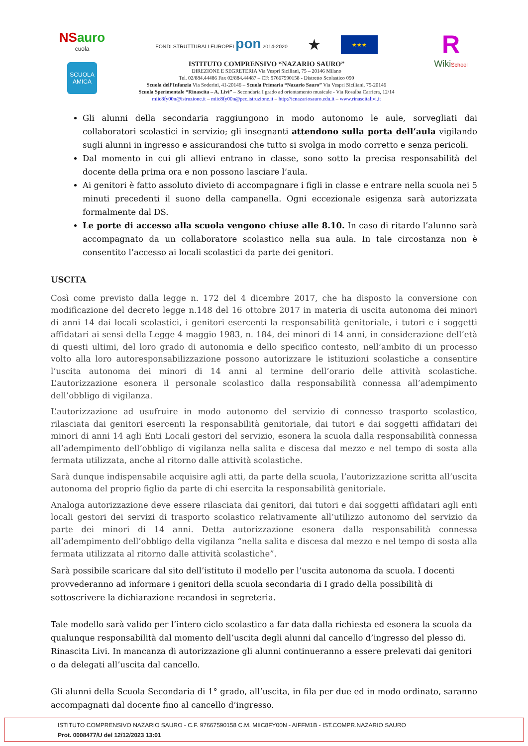NSauro
cuola
SCUOLA AMICA
FONDI STRUTTURALI EUROPEI pon 2014-2020 ★ ★★★
ISTITUTO COMPRENSIVO “NAZARIO SAURO”
DIREZIONE E SEGRETERIA Via Vespri Siciliani, 75 – 20146 Milano
Tel. 02/884.44486 Fax 02/884.44487 – CF: 97667590158 - Distretto Scolastico 090
Scuola dell’Infanzia Via Soderini, 41-20146 – Scuola Primaria “Nazario Sauro” Via Vespri Siciliani, 75-20146
Scuola Sperimentale “Rinascita – A. Livi” – Secondaria I grado ad orientamento musicale - Via Rosalba Carriera, 12/14
miic8fy00n@istruzione.it – miic8fy00n@pec.istruzione.it – http://icnazariosauro.edu.it – www.rinascitalivi.it
R
WikiSchool
Gli alunni della secondaria raggiungono in modo autonomo le aule, sorvegliati dai collaboratori scolastici in servizio; gli insegnanti attendono sulla porta dell’aula vigilando sugli alunni in ingresso e assicurandosi che tutto si svolga in modo corretto e senza pericoli.
Dal momento in cui gli allievi entrano in classe, sono sotto la precisa responsabilità del docente della prima ora e non possono lasciare l’aula.
Ai genitori è fatto assoluto divieto di accompagnare i figli in classe e entrare nella scuola nei 5 minuti precedenti il suono della campanella. Ogni eccezionale esigenza sarà autorizzata formalmente dal DS.
Le porte di accesso alla scuola vengono chiuse alle 8.10. In caso di ritardo l’alunno sarà accompagnato da un collaboratore scolastico nella sua aula. In tale circostanza non è consentito l’accesso ai locali scolastici da parte dei genitori.
USCITA
Così come previsto dalla legge n. 172 del 4 dicembre 2017, che ha disposto la conversione con modificazione del decreto legge n.148 del 16 ottobre 2017 in materia di uscita autonoma dei minori di anni 14 dai locali scolastici, i genitori esercenti la responsabilità genitoriale, i tutori e i soggetti affidatari ai sensi della Legge 4 maggio 1983, n. 184, dei minori di 14 anni, in considerazione dell’età di questi ultimi, del loro grado di autonomia e dello specifico contesto, nell’ambito di un processo volto alla loro autoresponsabilizzazione possono autorizzare le istituzioni scolastiche a consentire l’uscita autonoma dei minori di 14 anni al termine dell’orario delle attività scolastiche. L’autorizzazione esonera il personale scolastico dalla responsabilità connessa all’adempimento dell’obbligo di vigilanza.
L’autorizzazione ad usufruire in modo autonomo del servizio di connesso trasporto scolastico, rilasciata dai genitori esercenti la responsabilità genitoriale, dai tutori e dai soggetti affidatari dei minori di anni 14 agli Enti Locali gestori del servizio, esonera la scuola dalla responsabilità connessa all’adempimento dell’obbligo di vigilanza nella salita e discesa dal mezzo e nel tempo di sosta alla fermata utilizzata, anche al ritorno dalle attività scolastiche.
Sarà dunque indispensabile acquisire agli atti, da parte della scuola, l’autorizzazione scritta all’uscita autonoma del proprio figlio da parte di chi esercita la responsabilità genitoriale.
Analoga autorizzazione deve essere rilasciata dai genitori, dai tutori e dai soggetti affidatari agli enti locali gestori dei servizi di trasporto scolastico relativamente all’utilizzo autonomo del servizio da parte dei minori di 14 anni. Detta autorizzazione esonera dalla responsabilità connessa all’adempimento dell’obbligo della vigilanza “nella salita e discesa dal mezzo e nel tempo di sosta alla fermata utilizzata al ritorno dalle attività scolastiche”.
Sarà possibile scaricare dal sito dell’istituto il modello per l’uscita autonoma da scuola. I docenti provvederanno ad informare i genitori della scuola secondaria di I grado della possibilità di sottoscrivere la dichiarazione recandosi in segreteria.
Tale modello sarà valido per l’intero ciclo scolastico a far data dalla richiesta ed esonera la scuola da qualunque responsabilità dal momento dell’uscita degli alunni dal cancello d’ingresso del plesso di. Rinascita Livi. In mancanza di autorizzazione gli alunni continueranno a essere prelevati dai genitori o da delegati all’uscita dal cancello.
Gli alunni della Scuola Secondaria di 1° grado, all’uscita, in fila per due ed in modo ordinato, saranno accompagnati dal docente fino al cancello d’ingresso.
ISTITUTO COMPRENSIVO NAZARIO SAURO - C.F. 97667590158 C.M. MIIC8FY00N - AIFFM1B - IST.COMPR.NAZARIO SAURO
Prot. 0008477/U del 12/12/2023 13:01